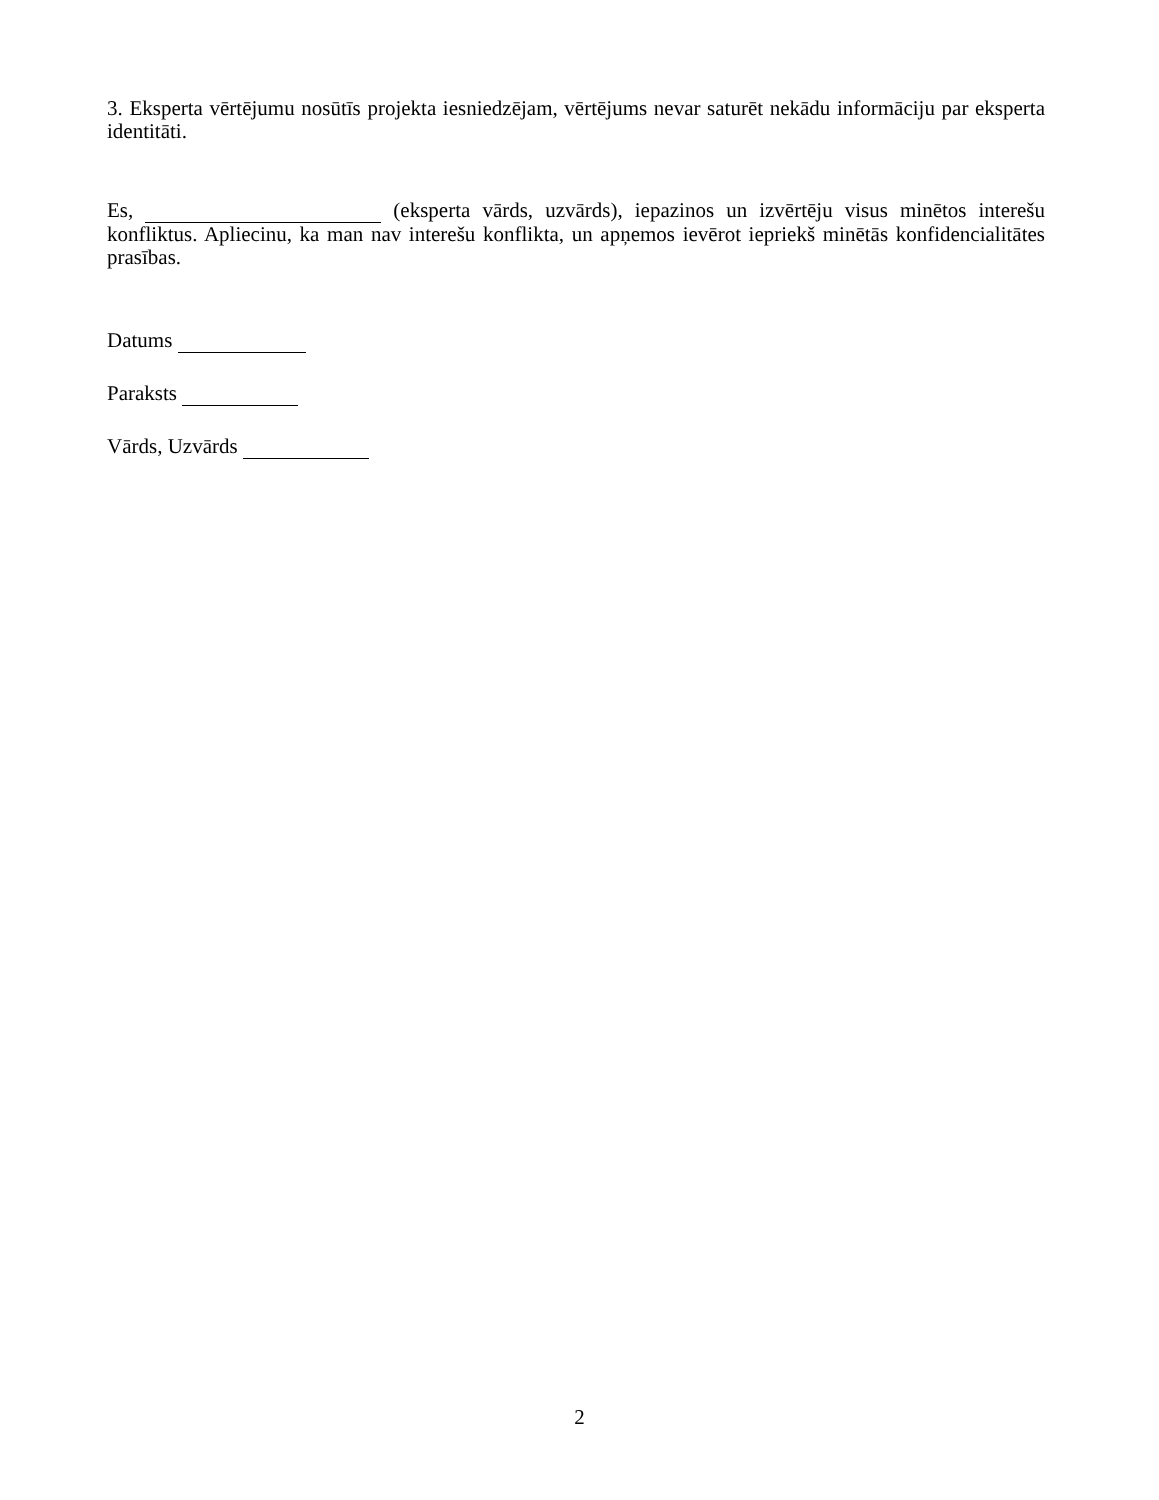3. Eksperta vērtējumu nosūtīs projekta iesniedzējam, vērtējums nevar saturēt nekādu informāciju par eksperta identitāti.
Es, (eksperta vārds, uzvārds), iepazinos un izvērtēju visus minētos interešu konfliktus. Apliecinu, ka man nav interešu konflikta, un apņemos ievērot iepriekš minētās konfidencialitātes prasības.
Datums
Paraksts
Vārds, Uzvārds
2